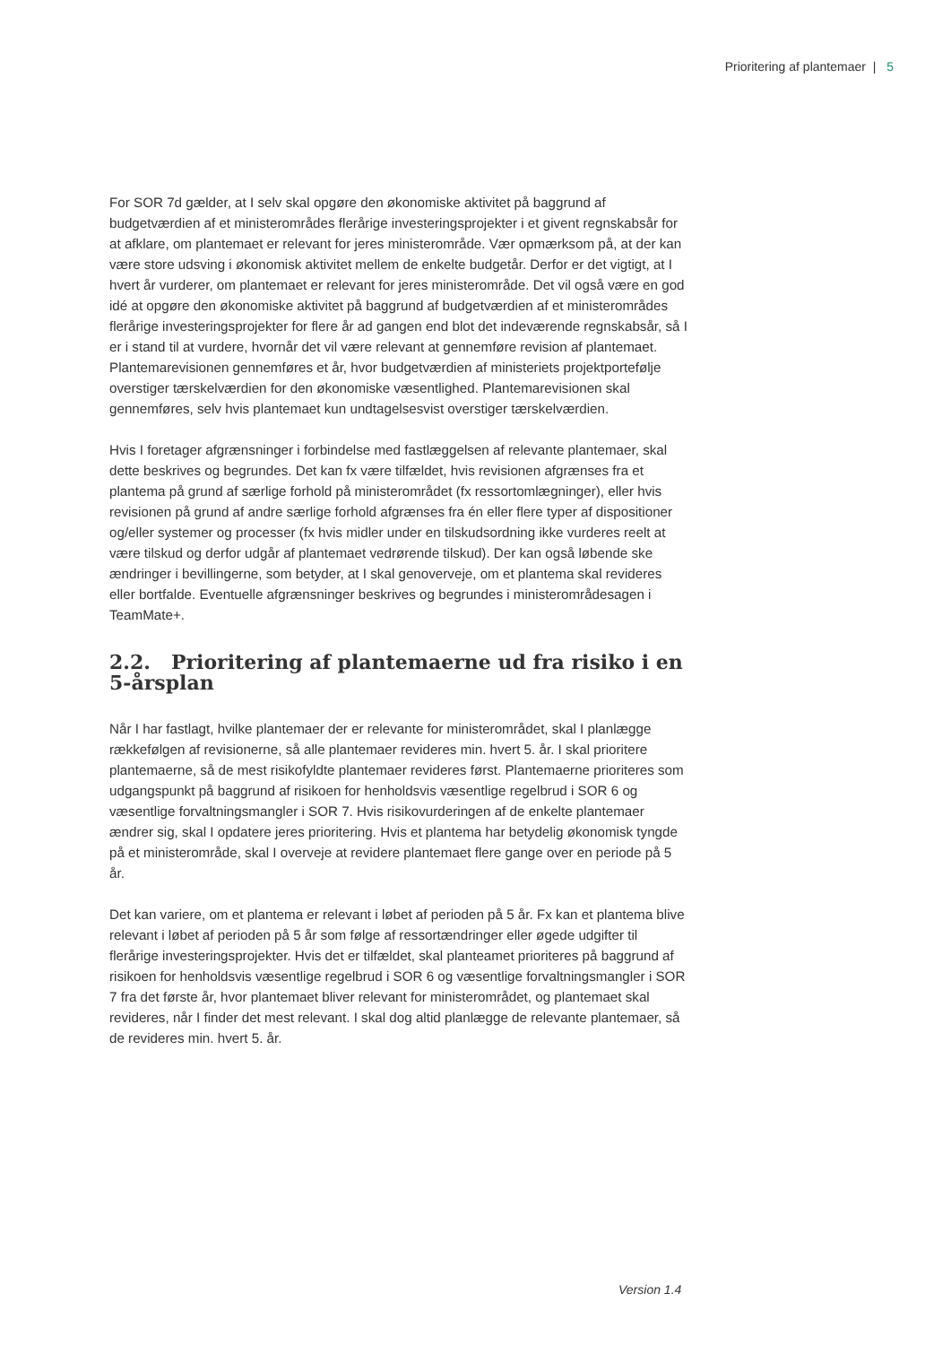Prioritering af plantemaer | 5
For SOR 7d gælder, at I selv skal opgøre den økonomiske aktivitet på baggrund af budgetværdien af et ministerområdes flerårige investeringsprojekter i et givent regnskabsår for at afklare, om plantemaet er relevant for jeres ministerområde. Vær opmærksom på, at der kan være store udsving i økonomisk aktivitet mellem de enkelte budgetår. Derfor er det vigtigt, at I hvert år vurderer, om plantemaet er relevant for jeres ministerområde. Det vil også være en god idé at opgøre den økonomiske aktivitet på baggrund af budgetværdien af et ministerområdes flerårige investeringsprojekter for flere år ad gangen end blot det indeværende regnskabsår, så I er i stand til at vurdere, hvornår det vil være relevant at gennemføre revision af plantemaet. Plantemarevisionen gennemføres et år, hvor budgetværdien af ministeriets projektportefølje overstiger tærskelværdien for den økonomiske væsentlighed. Plantemarevisionen skal gennemføres, selv hvis plantemaet kun undtagelsesvist overstiger tærskelværdien.
Hvis I foretager afgrænsninger i forbindelse med fastlæggelsen af relevante plantemaer, skal dette beskrives og begrundes. Det kan fx være tilfældet, hvis revisionen afgrænses fra et plantema på grund af særlige forhold på ministerområdet (fx ressortomlægninger), eller hvis revisionen på grund af andre særlige forhold afgrænses fra én eller flere typer af dispositioner og/eller systemer og processer (fx hvis midler under en tilskudsordning ikke vurderes reelt at være tilskud og derfor udgår af plantemaet vedrørende tilskud). Der kan også løbende ske ændringer i bevillingerne, som betyder, at I skal genoverveje, om et plantema skal revideres eller bortfalde. Eventuelle afgrænsninger beskrives og begrundes i ministerområdesagen i TeamMate+.
2.2. Prioritering af plantemaerne ud fra risiko i en 5-årsplan
Når I har fastlagt, hvilke plantemaer der er relevante for ministerområdet, skal I planlægge rækkefølgen af revisionerne, så alle plantemaer revideres min. hvert 5. år. I skal prioritere plantemaerne, så de mest risikofyldte plantemaer revideres først. Plantemaerne prioriteres som udgangspunkt på baggrund af risikoen for henholdsvis væsentlige regelbrud i SOR 6 og væsentlige forvaltningsmangler i SOR 7. Hvis risikovurderingen af de enkelte plantemaer ændrer sig, skal I opdatere jeres prioritering. Hvis et plantema har betydelig økonomisk tyngde på et ministerområde, skal I overveje at revidere plantemaet flere gange over en periode på 5 år.
Det kan variere, om et plantema er relevant i løbet af perioden på 5 år. Fx kan et plantema blive relevant i løbet af perioden på 5 år som følge af ressortændringer eller øgede udgifter til flerårige investeringsprojekter. Hvis det er tilfældet, skal planteamet prioriteres på baggrund af risikoen for henholdsvis væsentlige regelbrud i SOR 6 og væsentlige forvaltningsmangler i SOR 7 fra det første år, hvor plantemaet bliver relevant for ministerområdet, og plantemaet skal revideres, når I finder det mest relevant. I skal dog altid planlægge de relevante plantemaer, så de revideres min. hvert 5. år.
Version 1.4